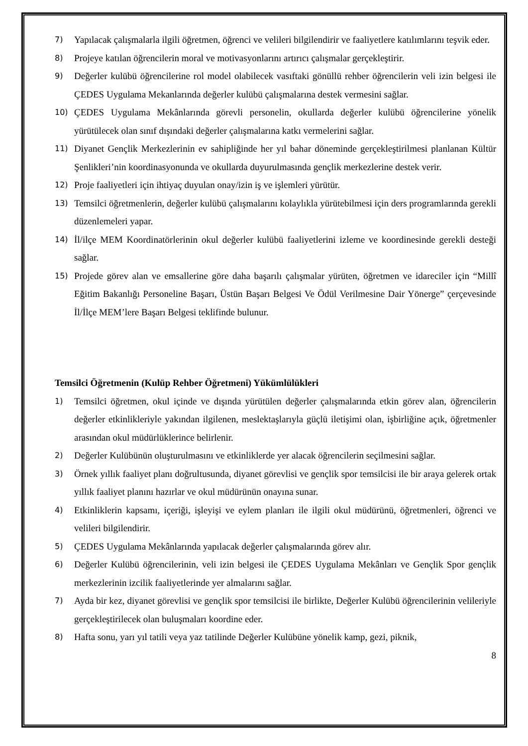7) Yapılacak çalışmalarla ilgili öğretmen, öğrenci ve velileri bilgilendirir ve faaliyetlere katılımlarını teşvik eder.
8) Projeye katılan öğrencilerin moral ve motivasyonlarını artırıcı çalışmalar gerçekleştirir.
9) Değerler kulübü öğrencilerine rol model olabilecek vasıftaki gönüllü rehber öğrencilerin veli izin belgesi ile ÇEDES Uygulama Mekanlarında değerler kulübü çalışmalarına destek vermesini sağlar.
10) ÇEDES Uygulama Mekânlarında görevli personelin, okullarda değerler kulübü öğrencilerine yönelik yürütülecek olan sınıf dışındaki değerler çalışmalarına katkı vermelerini sağlar.
11) Diyanet Gençlik Merkezlerinin ev sahipliğinde her yıl bahar döneminde gerçekleştirilmesi planlanan Kültür Şenlikleri’nin koordinasyonunda ve okullarda duyurulmasında gençlik merkezlerine destek verir.
12) Proje faaliyetleri için ihtiyaç duyulan onay/izin iş ve işlemleri yürütür.
13) Temsilci öğretmenlerin, değerler kulübü çalışmalarını kolaylıkla yürütebilmesi için ders programlarında gerekli düzenlemeleri yapar.
14) İl/ilçe MEM Koordinatörlerinin okul değerler kulübü faaliyetlerini izleme ve koordinesinde gerekli desteği sağlar.
15) Projede görev alan ve emsallerine göre daha başarılı çalışmalar yürüten, öğretmen ve idareciler için “Millî Eğitim Bakanlığı Personeline Başarı, Üstün Başarı Belgesi Ve Ödül Verilmesine Dair Yönerge” çerçevesinde İl/İlçe MEM’lere Başarı Belgesi teklifinde bulunur.
Temsilci Öğretmenin (Kulüp Rehber Öğretmeni) Yükümlülükleri
1) Temsilci öğretmen, okul içinde ve dışında yürütülen değerler çalışmalarında etkin görev alan, öğrencilerin değerler etkinlikleriyle yakından ilgilenen, meslektaşlarıyla güçlü iletişimi olan, işbirliğine açık, öğretmenler arasından okul müdürlüklerince belirlenir.
2) Değerler Kulübünün oluşturulmasını ve etkinliklerde yer alacak öğrencilerin seçilmesini sağlar.
3) Örnek yıllık faaliyet planı doğrultusunda, diyanet görevlisi ve gençlik spor temsilcisi ile bir araya gelerek ortak yıllık faaliyet planını hazırlar ve okul müdürünün onayına sunar.
4) Etkinliklerin kapsamı, içeriği, işleyişi ve eylem planları ile ilgili okul müdürünü, öğretmenleri, öğrenci ve velileri bilgilendirir.
5) ÇEDES Uygulama Mekânlarında yapılacak değerler çalışmalarında görev alır.
6) Değerler Kulübü öğrencilerinin, veli izin belgesi ile ÇEDES Uygulama Mekânları ve Gençlik Spor gençlik merkezlerinin izcilik faaliyetlerinde yer almalarını sağlar.
7) Ayda bir kez, diyanet görevlisi ve gençlik spor temsilcisi ile birlikte, Değerler Kulübü öğrencilerinin velileriyle gerçekleştirilecek olan buluşmaları koordine eder.
8) Hafta sonu, yarı yıl tatili veya yaz tatilinde Değerler Kulübüne yönelik kamp, gezi, piknik,
8